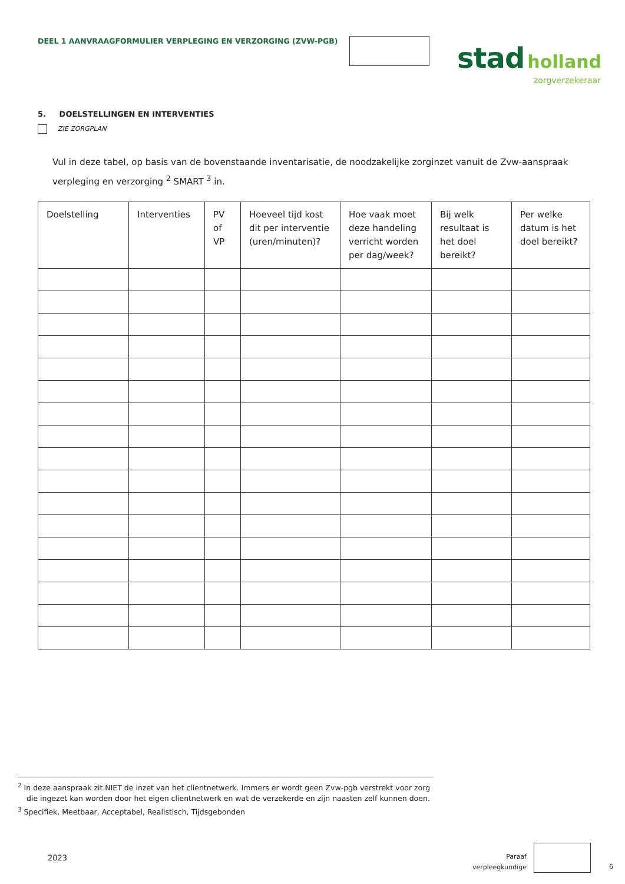DEEL 1 AANVRAAGFORMULIER VERPLEGING EN VERZORGING (ZVW-PGB)
stad holland
zorgverzekeraar
5. DOELSTELLINGEN EN INTERVENTIES
ZIE ZORGPLAN
Vul in deze tabel, op basis van de bovenstaande inventarisatie, de noodzakelijke zorginzet vanuit de Zvw-aanspraak verpleging en verzorging <sup>2</sup> SMART <sup>3</sup> in.
| Doelstelling | Interventies | PV of VP | Hoeveel tijd kost dit per interventie (uren/minuten)? | Hoe vaak moet deze handeling verricht worden per dag/week? | Bij welk resultaat is het doel bereikt? | Per welke datum is het doel bereikt? |
| --- | --- | --- | --- | --- | --- | --- |
<sup>2</sup> In deze aanspraak zit NIET de inzet van het clientnetwerk. Immers er wordt geen Zvw-pgb verstrekt voor zorg die ingezet kan worden door het eigen clientnetwerk en wat de verzekerde en zijn naasten zelf kunnen doen.
<sup>3</sup> Specifiek, Meetbaar, Acceptabel, Realistisch, Tijdsgebonden
2023
Paraaf
verpleegkundige
6